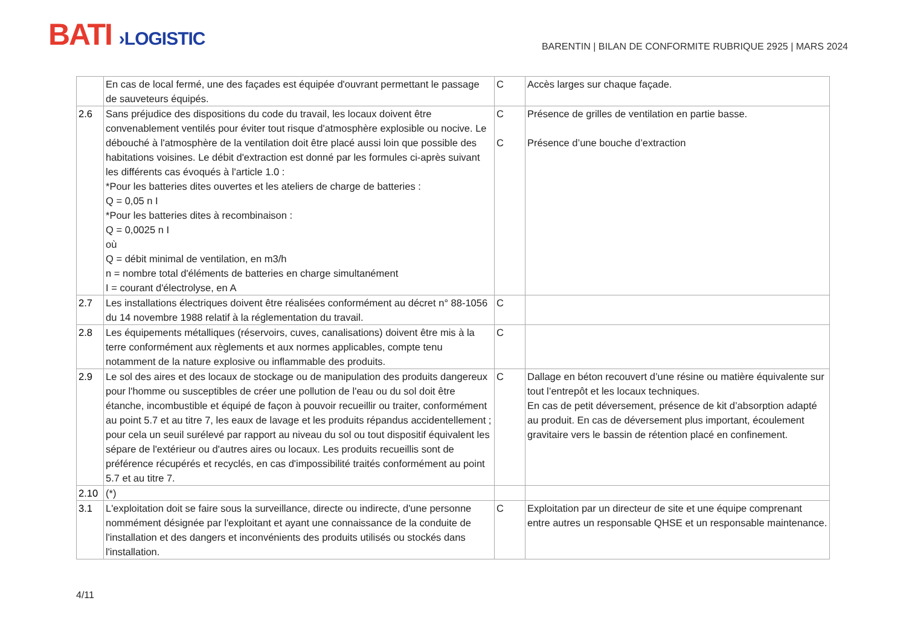BATI ›LOGISTIC
BARENTIN | BILAN DE CONFORMITE RUBRIQUE 2925 | MARS 2024
| | En cas de local fermé, une des façades est équipée d'ouvrant permettant le passage de sauveteurs équipés. | C | Accès larges sur chaque façade. |
| 2.6 | Sans préjudice des dispositions du code du travail, les locaux doivent être convenablement ventilés pour éviter tout risque d'atmosphère explosible ou nocive. Le débouché à l'atmosphère de la ventilation doit être placé aussi loin que possible des habitations voisines. Le débit d'extraction est donné par les formules ci-après suivant les différents cas évoqués à l'article 1.0 : *Pour les batteries dites ouvertes et les ateliers de charge de batteries : Q = 0,05 n I *Pour les batteries dites à recombinaison : Q = 0,0025 n I où Q = débit minimal de ventilation, en m3/h n = nombre total d'éléments de batteries en charge simultanément I = courant d'électrolyse, en A | C C | Présence de grilles de ventilation en partie basse. Présence d’une bouche d’extraction |
| 2.7 | Les installations électriques doivent être réalisées conformément au décret n° 88-1056 du 14 novembre 1988 relatif à la réglementation du travail. | C | |
| 2.8 | Les équipements métalliques (réservoirs, cuves, canalisations) doivent être mis à la terre conformément aux règlements et aux normes applicables, compte tenu notamment de la nature explosive ou inflammable des produits. | C | |
| 2.9 | Le sol des aires et des locaux de stockage ou de manipulation des produits dangereux pour l'homme ou susceptibles de créer une pollution de l'eau ou du sol doit être étanche, incombustible et équipé de façon à pouvoir recueillir ou traiter, conformément au point 5.7 et au titre 7, les eaux de lavage et les produits répandus accidentellement ; pour cela un seuil surélevé par rapport au niveau du sol ou tout dispositif équivalent les sépare de l'extérieur ou d'autres aires ou locaux. Les produits recueillis sont de préférence récupérés et recyclés, en cas d'impossibilité traités conformément au point 5.7 et au titre 7. | C | Dallage en béton recouvert d’une résine ou matière équivalente sur tout l’entrepôt et les locaux techniques. En cas de petit déversement, présence de kit d’absorption adapté au produit. En cas de déversement plus important, écoulement gravitaire vers le bassin de rétention placé en confinement. |
| 2.10 | (*) | | |
| 3.1 | L'exploitation doit se faire sous la surveillance, directe ou indirecte, d'une personne nommément désignée par l'exploitant et ayant une connaissance de la conduite de l'installation et des dangers et inconvénients des produits utilisés ou stockés dans l'installation. | C | Exploitation par un directeur de site et une équipe comprenant entre autres un responsable QHSE et un responsable maintenance. |
4/11